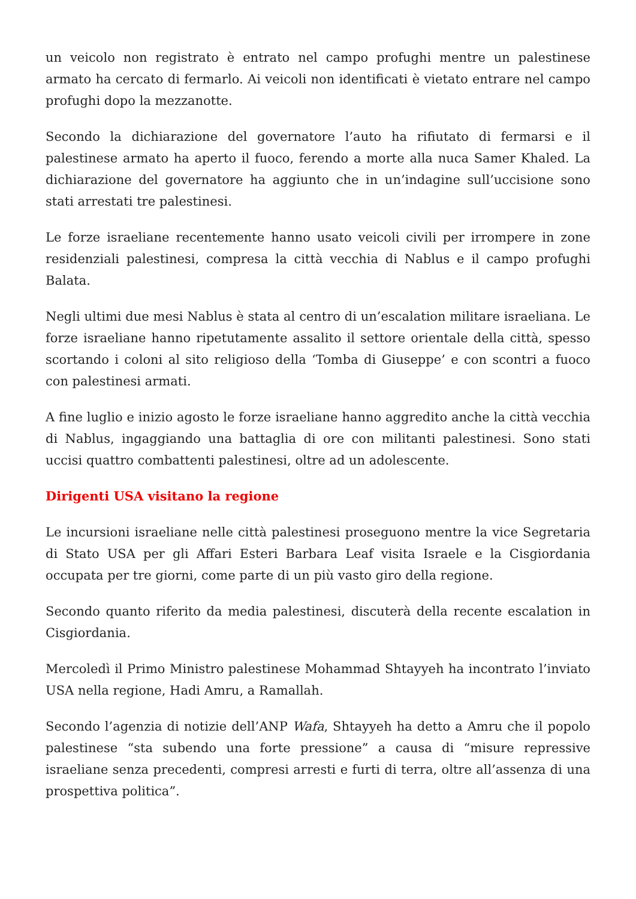un veicolo non registrato è entrato nel campo profughi mentre un palestinese armato ha cercato di fermarlo. Ai veicoli non identificati è vietato entrare nel campo profughi dopo la mezzanotte.
Secondo la dichiarazione del governatore l’auto ha rifiutato di fermarsi e il palestinese armato ha aperto il fuoco, ferendo a morte alla nuca Samer Khaled. La dichiarazione del governatore ha aggiunto che in un’indagine sull’uccisione sono stati arrestati tre palestinesi.
Le forze israeliane recentemente hanno usato veicoli civili per irrompere in zone residenziali palestinesi, compresa la città vecchia di Nablus e il campo profughi Balata.
Negli ultimi due mesi Nablus è stata al centro di un’escalation militare israeliana. Le forze israeliane hanno ripetutamente assalito il settore orientale della città, spesso scortando i coloni al sito religioso della ‘Tomba di Giuseppe’ e con scontri a fuoco con palestinesi armati.
A fine luglio e inizio agosto le forze israeliane hanno aggredito anche la città vecchia di Nablus, ingaggiando una battaglia di ore con militanti palestinesi. Sono stati uccisi quattro combattenti palestinesi, oltre ad un adolescente.
Dirigenti USA visitano la regione
Le incursioni israeliane nelle città palestinesi proseguono mentre la vice Segretaria di Stato USA per gli Affari Esteri Barbara Leaf visita Israele e la Cisgiordania occupata per tre giorni, come parte di un più vasto giro della regione.
Secondo quanto riferito da media palestinesi, discuterà della recente escalation in Cisgiordania.
Mercoledì il Primo Ministro palestinese Mohammad Shtayyeh ha incontrato l’inviato USA nella regione, Hadi Amru, a Ramallah.
Secondo l’agenzia di notizie dell’ANP Wafa, Shtayyeh ha detto a Amru che il popolo palestinese “sta subendo una forte pressione” a causa di “misure repressive israeliane senza precedenti, compresi arresti e furti di terra, oltre all’assenza di una prospettiva politica”.